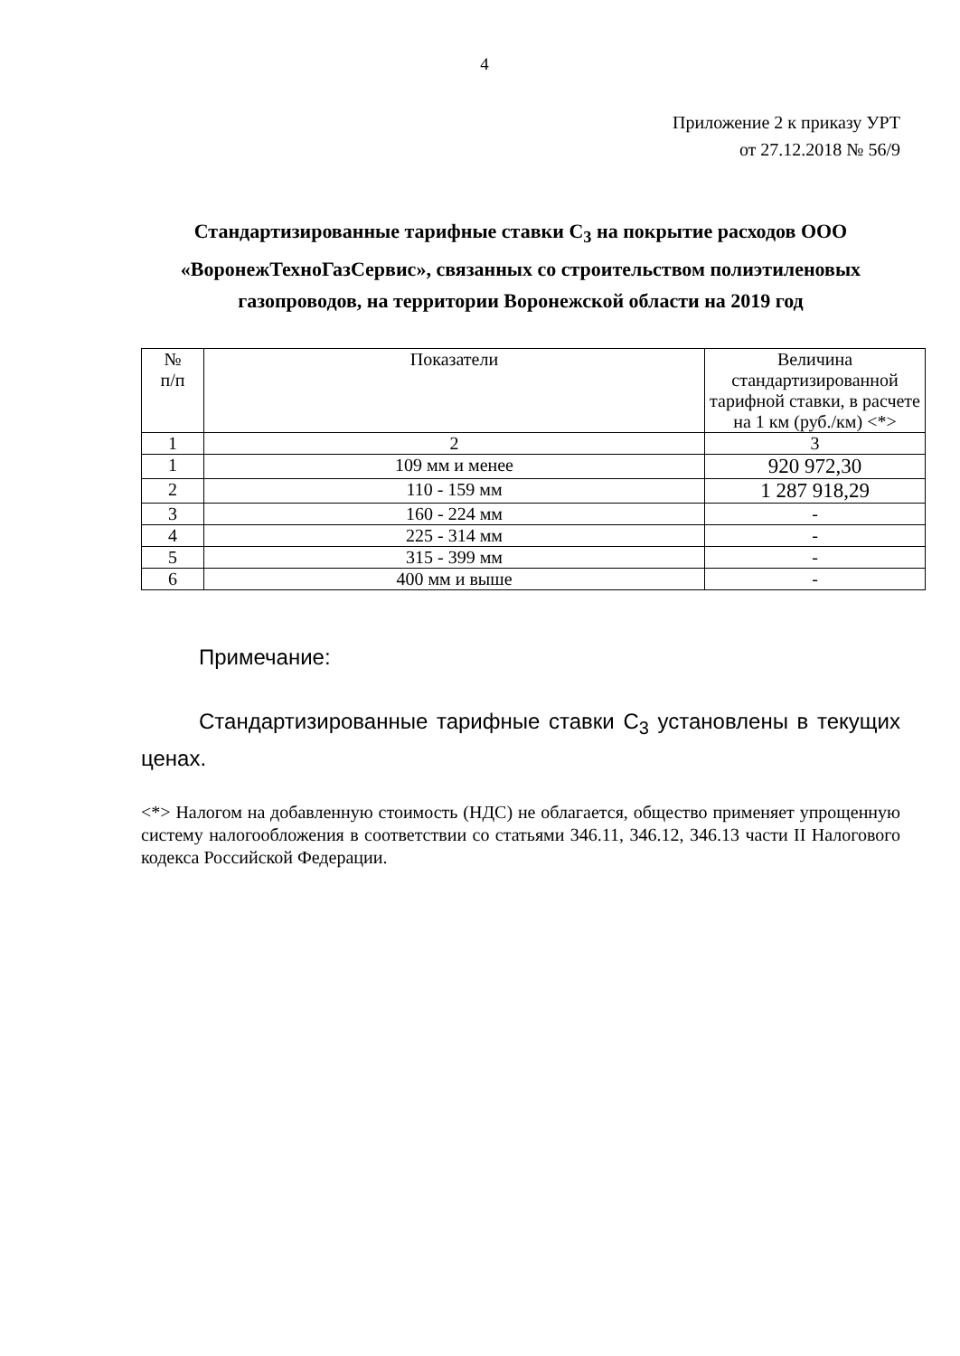4
Приложение 2 к приказу УРТ
от 27.12.2018 № 56/9
Стандартизированные тарифные ставки С<sub>3</sub> на покрытие расходов ООО «ВоронежТехноГазСервис», связанных со строительством полиэтиленовых газопроводов, на территории Воронежской области на 2019 год
| № п/п | Показатели | Величина стандартизированной тарифной ставки, в расчете на 1 км (руб./км) <*> |
| --- | --- | --- |
| 1 | 2 | 3 |
| 1 | 109 мм и менее | 920 972,30 |
| 2 | 110 - 159 мм | 1 287 918,29 |
| 3 | 160 - 224 мм | - |
| 4 | 225 - 314 мм | - |
| 5 | 315 - 399 мм | - |
| 6 | 400 мм и выше | - |
Примечание:
Стандартизированные тарифные ставки С<sub>3</sub> установлены в текущих ценах.
<*> Налогом на добавленную стоимость (НДС) не облагается, общество применяет упрощенную систему налогообложения в соответствии со статьями 346.11, 346.12, 346.13 части II Налогового кодекса Российской Федерации.